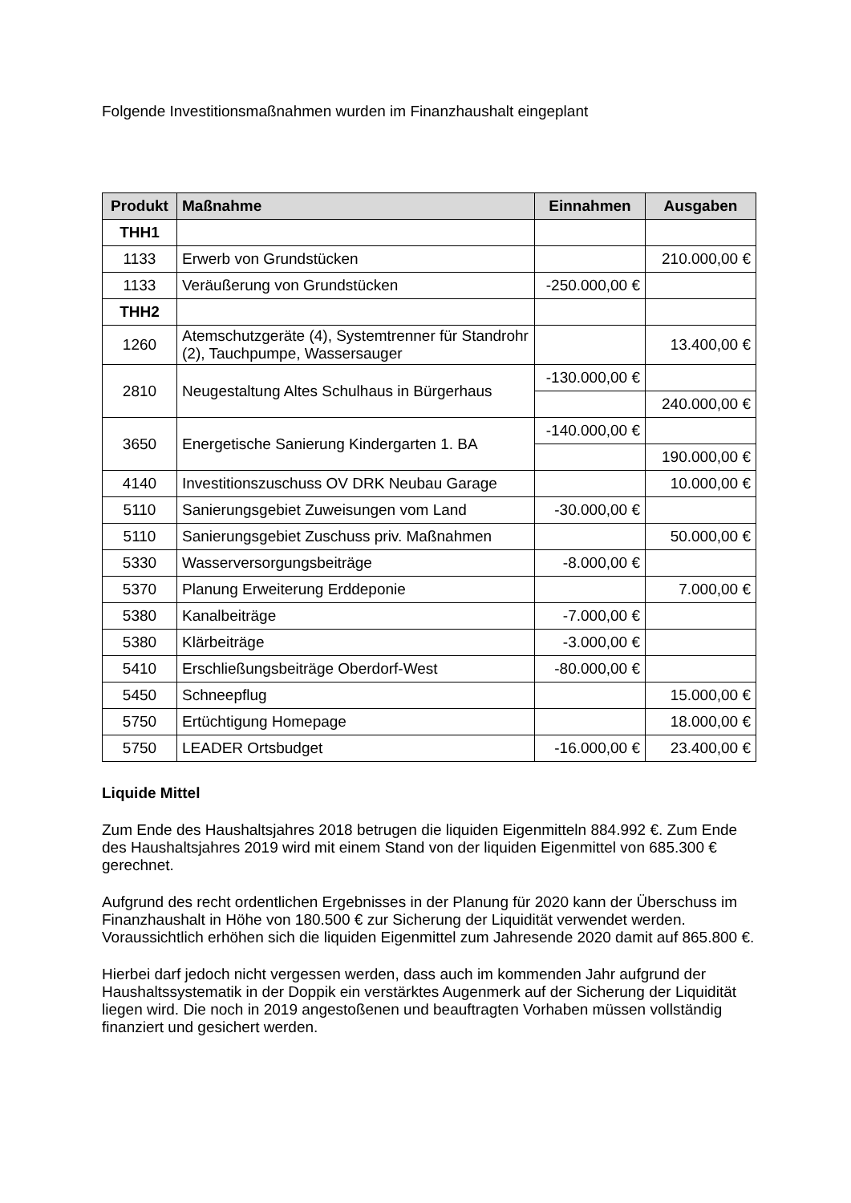Folgende Investitionsmaßnahmen wurden im Finanzhaushalt eingeplant
| Produkt | Maßnahme | Einnahmen | Ausgaben |
| --- | --- | --- | --- |
| THH1 | | | |
| 1133 | Erwerb von Grundstücken | | 210.000,00 € |
| 1133 | Veräußerung von Grundstücken | -250.000,00 € | |
| THH2 | | | |
| 1260 | Atemschutzgeräte (4), Systemtrenner für Standrohr (2), Tauchpumpe, Wassersauger | | 13.400,00 € |
| 2810 | Neugestaltung Altes Schulhaus in Bürgerhaus | -130.000,00 € | |
| | | | 240.000,00 € |
| 3650 | Energetische Sanierung Kindergarten 1. BA | -140.000,00 € | |
| | | | 190.000,00 € |
| 4140 | Investitionszuschuss OV DRK Neubau Garage | | 10.000,00 € |
| 5110 | Sanierungsgebiet Zuweisungen vom Land | -30.000,00 € | |
| 5110 | Sanierungsgebiet Zuschuss priv. Maßnahmen | | 50.000,00 € |
| 5330 | Wasserversorgungsbeiträge | -8.000,00 € | |
| 5370 | Planung Erweiterung Erddeponie | | 7.000,00 € |
| 5380 | Kanalbeiträge | -7.000,00 € | |
| 5380 | Klärbeiträge | -3.000,00 € | |
| 5410 | Erschließungsbeiträge Oberdorf-West | -80.000,00 € | |
| 5450 | Schneepflug | | 15.000,00 € |
| 5750 | Ertüchtigung Homepage | | 18.000,00 € |
| 5750 | LEADER Ortsbudget | -16.000,00 € | 23.400,00 € |
Liquide Mittel
Zum Ende des Haushaltsjahres 2018 betrugen die liquiden Eigenmitteln 884.992 €. Zum Ende des Haushaltsjahres 2019 wird mit einem Stand von der liquiden Eigenmittel von 685.300 € gerechnet.
Aufgrund des recht ordentlichen Ergebnisses in der Planung für 2020 kann der Überschuss im Finanzhaushalt in Höhe von 180.500 € zur Sicherung der Liquidität verwendet werden. Voraussichtlich erhöhen sich die liquiden Eigenmittel zum Jahresende 2020 damit auf 865.800 €.
Hierbei darf jedoch nicht vergessen werden, dass auch im kommenden Jahr aufgrund der Haushaltssystematik in der Doppik ein verstärktes Augenmerk auf der Sicherung der Liquidität liegen wird. Die noch in 2019 angestoßenen und beauftragten Vorhaben müssen vollständig finanziert und gesichert werden.